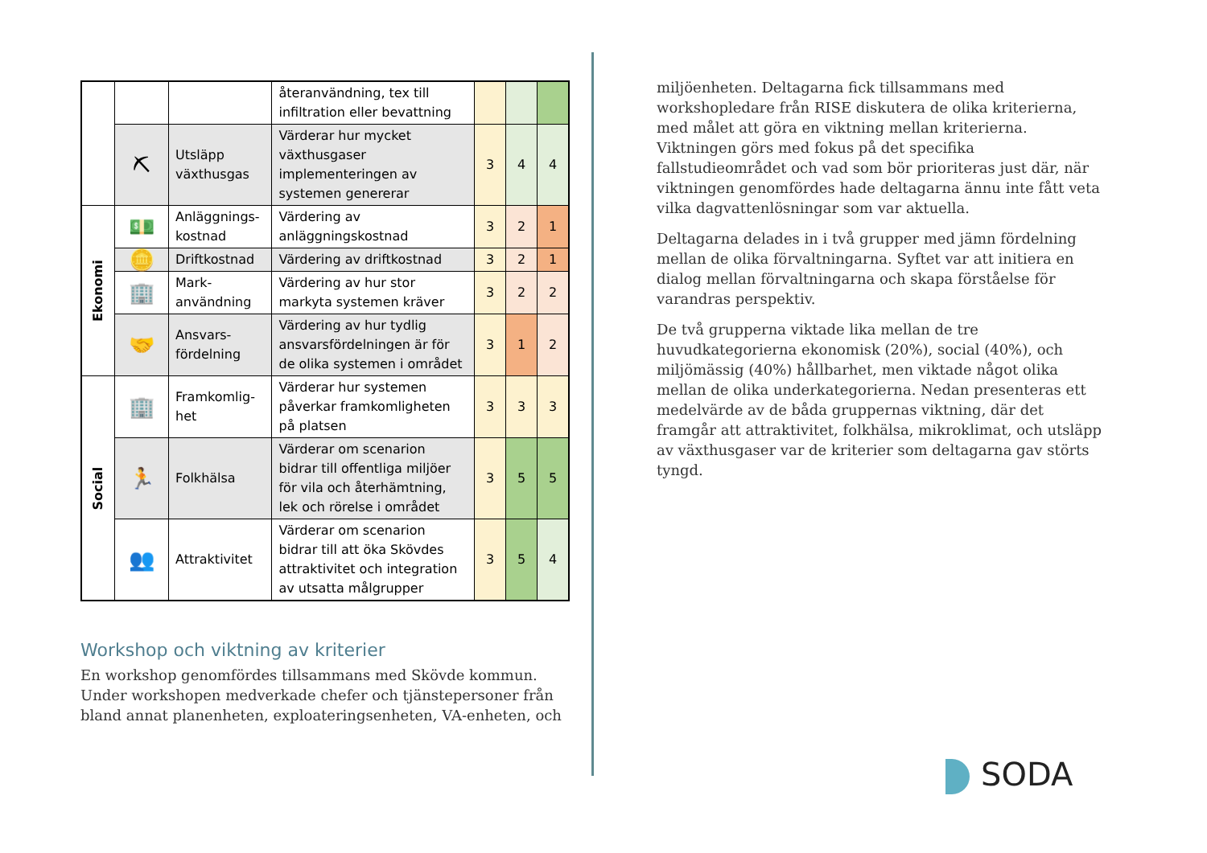| | | | återanvändning, tex till infiltration eller bevattning | | | |
| | ⛏ | Utsläpp växthusgas | Värderar hur mycket växthusgaser implementeringen av systemen genererar | 3 | 4 | 4 |
| Ekonomi | 💵 | Anläggnings-kostnad | Värdering av anläggningskostnad | 3 | 2 | 1 |
| | 🪙 | Driftkostnad | Värdering av driftkostnad | 3 | 2 | 1 |
| | 🏢 | Mark-användning | Värdering av hur stor markyta systemen kräver | 3 | 2 | 2 |
| | 🤝 | Ansvars-fördelning | Värdering av hur tydlig ansvarsfördelningen är för de olika systemen i området | 3 | 1 | 2 |
| Social | 🏢 | Framkomlig-het | Värderar hur systemen påverkar framkomligheten på platsen | 3 | 3 | 3 |
| | 🏃 | Folkhälsa | Värderar om scenarion bidrar till offentliga miljöer för vila och återhämtning, lek och rörelse i området | 3 | 5 | 5 |
| | 👥 | Attraktivitet | Värderar om scenarion bidrar till att öka Skövdes attraktivitet och integration av utsatta målgrupper | 3 | 5 | 4 |
Workshop och viktning av kriterier
En workshop genomfördes tillsammans med Skövde kommun. Under workshopen medverkade chefer och tjänstepersoner från bland annat planenheten, exploateringsenheten, VA-enheten, och
miljöenheten. Deltagarna fick tillsammans med workshopledare från RISE diskutera de olika kriterierna, med målet att göra en viktning mellan kriterierna. Viktningen görs med fokus på det specifika fallstudieområdet och vad som bör prioriteras just där, när viktningen genomfördes hade deltagarna ännu inte fått veta vilka dagvattenlösningar som var aktuella.
Deltagarna delades in i två grupper med jämn fördelning mellan de olika förvaltningarna. Syftet var att initiera en dialog mellan förvaltningarna och skapa förståelse för varandras perspektiv.
De två grupperna viktade lika mellan de tre huvudkategorierna ekonomisk (20%), social (40%), och miljömässig (40%) hållbarhet, men viktade något olika mellan de olika underkategorierna. Nedan presenteras ett medelvärde av de båda gruppernas viktning, där det framgår att attraktivitet, folkhälsa, mikroklimat, och utsläpp av växthusgaser var de kriterier som deltagarna gav störts tyngd.
SODA